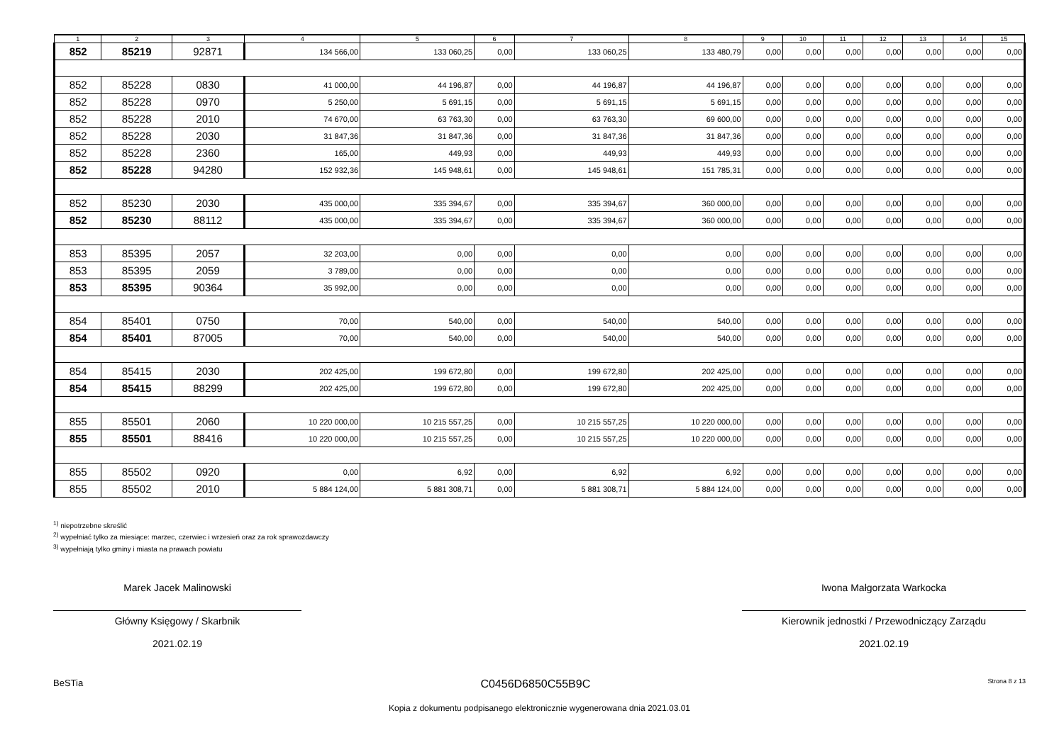| 1 | 2 | 3 | 4 | 5 | 6 | 7 | 8 | 9 | 10 | 11 | 12 | 13 | 14 | 15 |
| --- | --- | --- | --- | --- | --- | --- | --- | --- | --- | --- | --- | --- | --- | --- |
| 852 | 85219 | 92871 | 134 566,00 | 133 060,25 | 0,00 | 133 060,25 | 133 480,79 | 0,00 | 0,00 | 0,00 | 0,00 | 0,00 | 0,00 | 0,00 |
| 852 | 85228 | 0830 | 41 000,00 | 44 196,87 | 0,00 | 44 196,87 | 44 196,87 | 0,00 | 0,00 | 0,00 | 0,00 | 0,00 | 0,00 | 0,00 |
| 852 | 85228 | 0970 | 5 250,00 | 5 691,15 | 0,00 | 5 691,15 | 5 691,15 | 0,00 | 0,00 | 0,00 | 0,00 | 0,00 | 0,00 | 0,00 |
| 852 | 85228 | 2010 | 74 670,00 | 63 763,30 | 0,00 | 63 763,30 | 69 600,00 | 0,00 | 0,00 | 0,00 | 0,00 | 0,00 | 0,00 | 0,00 |
| 852 | 85228 | 2030 | 31 847,36 | 31 847,36 | 0,00 | 31 847,36 | 31 847,36 | 0,00 | 0,00 | 0,00 | 0,00 | 0,00 | 0,00 | 0,00 |
| 852 | 85228 | 2360 | 165,00 | 449,93 | 0,00 | 449,93 | 449,93 | 0,00 | 0,00 | 0,00 | 0,00 | 0,00 | 0,00 | 0,00 |
| 852 | 85228 | 94280 | 152 932,36 | 145 948,61 | 0,00 | 145 948,61 | 151 785,31 | 0,00 | 0,00 | 0,00 | 0,00 | 0,00 | 0,00 | 0,00 |
| 852 | 85230 | 2030 | 435 000,00 | 335 394,67 | 0,00 | 335 394,67 | 360 000,00 | 0,00 | 0,00 | 0,00 | 0,00 | 0,00 | 0,00 | 0,00 |
| 852 | 85230 | 88112 | 435 000,00 | 335 394,67 | 0,00 | 335 394,67 | 360 000,00 | 0,00 | 0,00 | 0,00 | 0,00 | 0,00 | 0,00 | 0,00 |
| 853 | 85395 | 2057 | 32 203,00 | 0,00 | 0,00 | 0,00 | 0,00 | 0,00 | 0,00 | 0,00 | 0,00 | 0,00 | 0,00 | 0,00 |
| 853 | 85395 | 2059 | 3 789,00 | 0,00 | 0,00 | 0,00 | 0,00 | 0,00 | 0,00 | 0,00 | 0,00 | 0,00 | 0,00 | 0,00 |
| 853 | 85395 | 90364 | 35 992,00 | 0,00 | 0,00 | 0,00 | 0,00 | 0,00 | 0,00 | 0,00 | 0,00 | 0,00 | 0,00 | 0,00 |
| 854 | 85401 | 0750 | 70,00 | 540,00 | 0,00 | 540,00 | 540,00 | 0,00 | 0,00 | 0,00 | 0,00 | 0,00 | 0,00 | 0,00 |
| 854 | 85401 | 87005 | 70,00 | 540,00 | 0,00 | 540,00 | 540,00 | 0,00 | 0,00 | 0,00 | 0,00 | 0,00 | 0,00 | 0,00 |
| 854 | 85415 | 2030 | 202 425,00 | 199 672,80 | 0,00 | 199 672,80 | 202 425,00 | 0,00 | 0,00 | 0,00 | 0,00 | 0,00 | 0,00 | 0,00 |
| 854 | 85415 | 88299 | 202 425,00 | 199 672,80 | 0,00 | 199 672,80 | 202 425,00 | 0,00 | 0,00 | 0,00 | 0,00 | 0,00 | 0,00 | 0,00 |
| 855 | 85501 | 2060 | 10 220 000,00 | 10 215 557,25 | 0,00 | 10 215 557,25 | 10 220 000,00 | 0,00 | 0,00 | 0,00 | 0,00 | 0,00 | 0,00 | 0,00 |
| 855 | 85501 | 88416 | 10 220 000,00 | 10 215 557,25 | 0,00 | 10 215 557,25 | 10 220 000,00 | 0,00 | 0,00 | 0,00 | 0,00 | 0,00 | 0,00 | 0,00 |
| 855 | 85502 | 0920 | 0,00 | 6,92 | 0,00 | 6,92 | 6,92 | 0,00 | 0,00 | 0,00 | 0,00 | 0,00 | 0,00 | 0,00 |
| 855 | 85502 | 2010 | 5 884 124,00 | 5 881 308,71 | 0,00 | 5 881 308,71 | 5 884 124,00 | 0,00 | 0,00 | 0,00 | 0,00 | 0,00 | 0,00 | 0,00 |
<sup>1)</sup> niepotrzebne skreślić
<sup>2)</sup> wypełniać tylko za miesiące: marzec, czerwiec i wrzesień oraz za rok sprawozdawczy
<sup>3)</sup> wypełniają tylko gminy i miasta na prawach powiatu
Marek Jacek Malinowski
Główny Księgowy / Skarbnik
2021.02.19
Iwona Małgorzata Warkocka
Kierownik jednostki / Przewodniczący Zarządu
2021.02.19
BeSTia C0456D6850C55B9C Strona 8 z 13
Kopia z dokumentu podpisanego elektronicznie wygenerowana dnia 2021.03.01